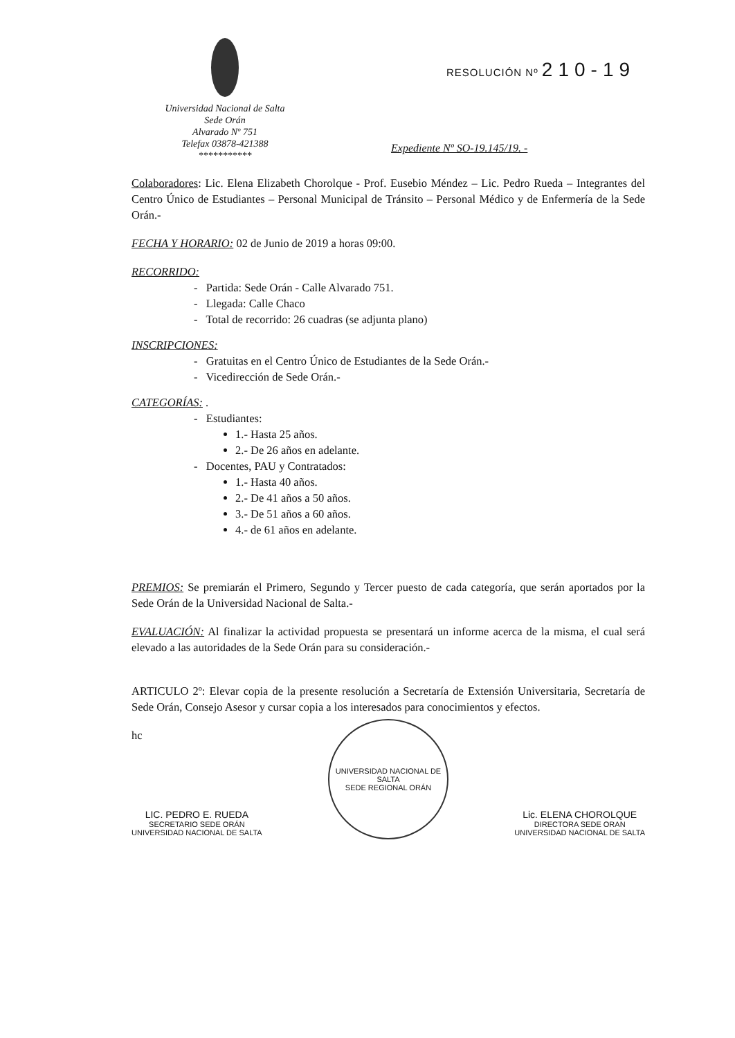Universidad Nacional de Salta
Sede Orán
Alvarado Nº 751
Telefax 03878-421388
***********
RESOLUCIÓN Nº 210-19
Expediente Nº SO-19.145/19. -
Colaboradores: Lic. Elena Elizabeth Chorolque - Prof. Eusebio Méndez – Lic. Pedro Rueda – Integrantes del Centro Único de Estudiantes – Personal Municipal de Tránsito – Personal Médico y de Enfermería de la Sede Orán.-
FECHA Y HORARIO: 02 de Junio de 2019 a horas 09:00.
RECORRIDO:
- Partida: Sede Orán - Calle Alvarado 751.
- Llegada: Calle Chaco
- Total de recorrido: 26 cuadras (se adjunta plano)
INSCRIPCIONES:
- Gratuitas en el Centro Único de Estudiantes de la Sede Orán.-
- Vicedirección de Sede Orán.-
CATEGORÍAS: .
- Estudiantes:
1.- Hasta 25 años.
2.- De 26 años en adelante.
- Docentes, PAU y Contratados:
1.- Hasta 40 años.
2.- De 41 años a 50 años.
3.- De 51 años a 60 años.
4.- de 61 años en adelante.
PREMIOS: Se premiarán el Primero, Segundo y Tercer puesto de cada categoría, que serán aportados por la Sede Orán de la Universidad Nacional de Salta.-
EVALUACIÓN: Al finalizar la actividad propuesta se presentará un informe acerca de la misma, el cual será elevado a las autoridades de la Sede Orán para su consideración.-
ARTICULO 2º: Elevar copia de la presente resolución a Secretaría de Extensión Universitaria, Secretaría de Sede Orán, Consejo Asesor y cursar copia a los interesados para conocimientos y efectos.
hc
LIC. PEDRO E. RUEDA
SECRETARIO SEDE ORÁN
UNIVERSIDAD NACIONAL DE SALTA
UNIVERSIDAD NACIONAL DE SALTA
SEDE REGIONAL ORÁN
Lic. ELENA CHOROLQUE
DIRECTORA SEDE ORAN
UNIVERSIDAD NACIONAL DE SALTA